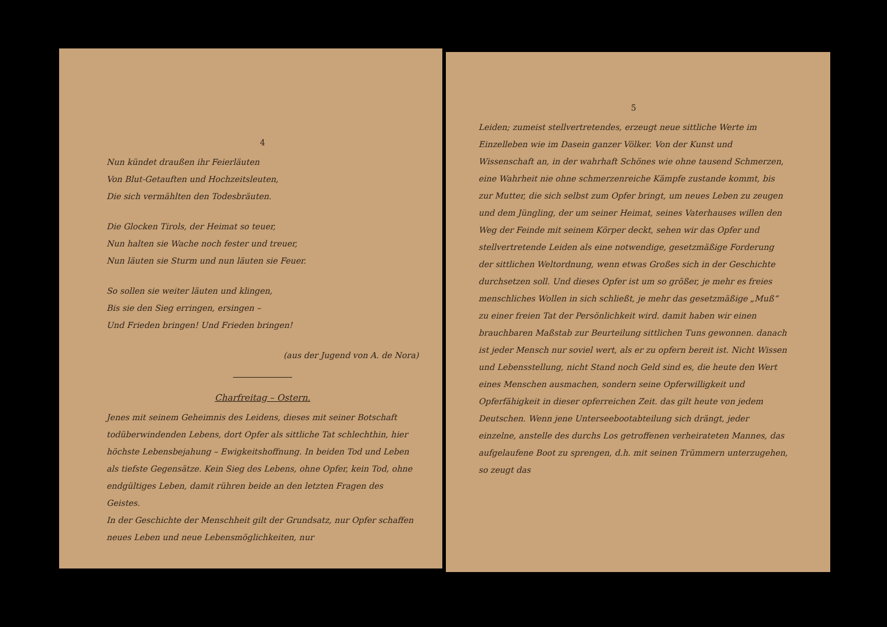4
Nun kündet draußen ihr Feierläuten
Von Blut-Getauften und Hochzeitsleuten,
Die sich vermählten den Todesbräuten.
Die Glocken Tirols, der Heimat so teuer,
Nun halten sie Wache noch fester und treuer,
Nun läuten sie Sturm und nun läuten sie Feuer.
So sollen sie weiter läuten und klingen,
Bis sie den Sieg erringen, ersingen –
Und Frieden bringen! Und Frieden bringen!
(aus der Jugend von A. de Nora)
Charfreitag – Ostern.
Jenes mit seinem Geheimnis des Leidens, dieses mit seiner Botschaft todüberwindenden Lebens, dort Opfer als sittliche Tat schlechthin, hier höchste Lebensbejahung – Ewigkeitshoffnung. In beiden Tod und Leben als tiefste Gegensätze. Kein Sieg des Lebens, ohne Opfer, kein Tod, ohne endgültiges Leben, damit rühren beide an den letzten Fragen des Geistes.
In der Geschichte der Menschheit gilt der Grundsatz, nur Opfer schaffen neues Leben und neue Lebensmöglichkeiten, nur
5
Leiden; zumeist stellvertretendes, erzeugt neue sittliche Werte im Einzelleben wie im Dasein ganzer Völker. Von der Kunst und Wissenschaft an, in der wahrhaft Schönes wie ohne tausend Schmerzen, eine Wahrheit nie ohne schmerzenreiche Kämpfe zustande kommt, bis zur Mutter, die sich selbst zum Opfer bringt, um neues Leben zu zeugen und dem Jüngling, der um seiner Heimat, seines Vaterhauses willen den Weg der Feinde mit seinem Körper deckt, sehen wir das Opfer und stellvertretende Leiden als eine notwendige, gesetzmäßige Forderung der sittlichen Weltordnung, wenn etwas Großes sich in der Geschichte durchsetzen soll. Und dieses Opfer ist um so größer, je mehr es freies menschliches Wollen in sich schließt, je mehr das gesetzmäßige „Muß“ zu einer freien Tat der Persönlichkeit wird. damit haben wir einen brauchbaren Maßstab zur Beurteilung sittlichen Tuns gewonnen. danach ist jeder Mensch nur soviel wert, als er zu opfern bereit ist. Nicht Wissen und Lebensstellung, nicht Stand noch Geld sind es, die heute den Wert eines Menschen ausmachen, sondern seine Opferwilligkeit und Opferfähigkeit in dieser opferreichen Zeit. das gilt heute von jedem Deutschen. Wenn jene Unterseebootabteilung sich drängt, jeder einzelne, anstelle des durchs Los getroffenen verheirateten Mannes, das aufgelaufene Boot zu sprengen, d.h. mit seinen Trümmern unterzugehen, so zeugt das